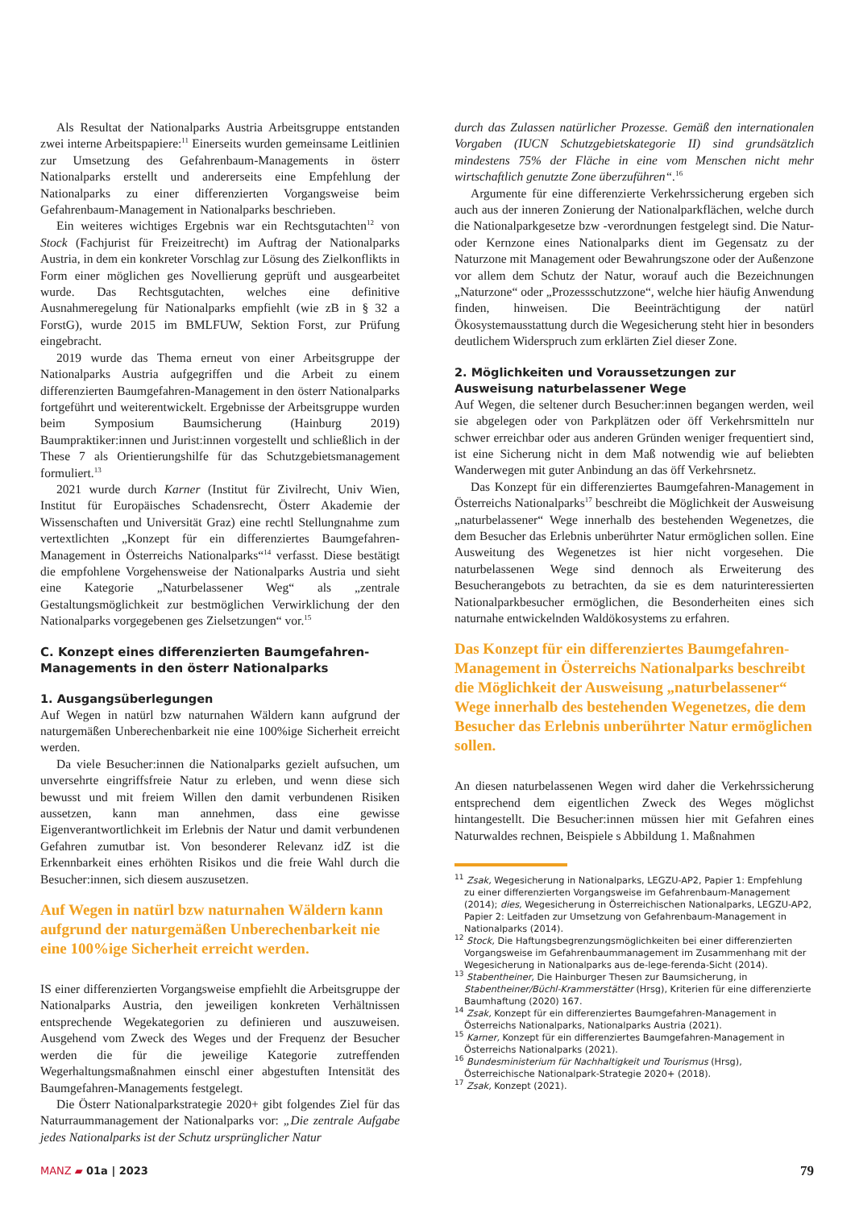Als Resultat der Nationalparks Austria Arbeitsgruppe entstanden zwei interne Arbeitspapiere:<sup>11</sup> Einerseits wurden gemeinsame Leitlinien zur Umsetzung des Gefahrenbaum-Managements in österr Nationalparks erstellt und andererseits eine Empfehlung der Nationalparks zu einer differenzierten Vorgangsweise beim Gefahrenbaum-Management in Nationalparks beschrieben.
Ein weiteres wichtiges Ergebnis war ein Rechtsgutachten<sup>12</sup> von Stock (Fachjurist für Freizeitrecht) im Auftrag der Nationalparks Austria, in dem ein konkreter Vorschlag zur Lösung des Zielkonflikts in Form einer möglichen ges Novellierung geprüft und ausgearbeitet wurde. Das Rechtsgutachten, welches eine definitive Ausnahmeregelung für Nationalparks empfiehlt (wie zB in § 32 a ForstG), wurde 2015 im BMLFUW, Sektion Forst, zur Prüfung eingebracht.
2019 wurde das Thema erneut von einer Arbeitsgruppe der Nationalparks Austria aufgegriffen und die Arbeit zu einem differenzierten Baumgefahren-Management in den österr Nationalparks fortgeführt und weiterentwickelt. Ergebnisse der Arbeitsgruppe wurden beim Symposium Baumsicherung (Hainburg 2019) Baumpraktiker:innen und Jurist:innen vorgestellt und schließlich in der These 7 als Orientierungshilfe für das Schutzgebietsmanagement formuliert.<sup>13</sup>
2021 wurde durch Karner (Institut für Zivilrecht, Univ Wien, Institut für Europäisches Schadensrecht, Österr Akademie der Wissenschaften und Universität Graz) eine rechtl Stellungnahme zum vertextlichten „Konzept für ein differenziertes Baumgefahren-Management in Österreichs Nationalparks“<sup>14</sup> verfasst. Diese bestätigt die empfohlene Vorgehensweise der Nationalparks Austria und sieht eine Kategorie „Naturbelassener Weg“ als „zentrale Gestaltungsmöglichkeit zur bestmöglichen Verwirklichung der den Nationalparks vorgegebenen ges Zielsetzungen“ vor.<sup>15</sup>
C. Konzept eines differenzierten Baumgefahren-Managements in den österr Nationalparks
1. Ausgangsüberlegungen
Auf Wegen in natürl bzw naturnahen Wäldern kann aufgrund der naturgemäßen Unberechenbarkeit nie eine 100%ige Sicherheit erreicht werden.
Da viele Besucher:innen die Nationalparks gezielt aufsuchen, um unversehrte eingriffsfreie Natur zu erleben, und wenn diese sich bewusst und mit freiem Willen den damit verbundenen Risiken aussetzen, kann man annehmen, dass eine gewisse Eigenverantwortlichkeit im Erlebnis der Natur und damit verbundenen Gefahren zumutbar ist. Von besonderer Relevanz idZ ist die Erkennbarkeit eines erhöhten Risikos und die freie Wahl durch die Besucher:innen, sich diesem auszusetzen.
Auf Wegen in natürl bzw naturnahen Wäldern kann aufgrund der naturgemäßen Unberechenbarkeit nie eine 100%ige Sicherheit erreicht werden.
IS einer differenzierten Vorgangsweise empfiehlt die Arbeitsgruppe der Nationalparks Austria, den jeweiligen konkreten Verhältnissen entsprechende Wegekategorien zu definieren und auszuweisen. Ausgehend vom Zweck des Weges und der Frequenz der Besucher werden die für die jeweilige Kategorie zutreffenden Wegerhaltungsmaßnahmen einschl einer abgestuften Intensität des Baumgefahren-Managements festgelegt.
Die Österr Nationalparkstrategie 2020+ gibt folgendes Ziel für das Naturraummanagement der Nationalparks vor: „Die zentrale Aufgabe jedes Nationalparks ist der Schutz ursprünglicher Natur
durch das Zulassen natürlicher Prozesse. Gemäß den internationalen Vorgaben (IUCN Schutzgebietskategorie II) sind grundsätzlich mindestens 75% der Fläche in eine vom Menschen nicht mehr wirtschaftlich genutzte Zone überzuführen“.<sup>16</sup>
Argumente für eine differenzierte Verkehrssicherung ergeben sich auch aus der inneren Zonierung der Nationalparkflächen, welche durch die Nationalparkgesetze bzw -verordnungen festgelegt sind. Die Natur- oder Kernzone eines Nationalparks dient im Gegensatz zu der Naturzone mit Management oder Bewahrungszone oder der Außenzone vor allem dem Schutz der Natur, worauf auch die Bezeichnungen „Naturzone“ oder „Prozessschutzzone“, welche hier häufig Anwendung finden, hinweisen. Die Beeinträchtigung der natürl Ökosystemausstattung durch die Wegesicherung steht hier in besonders deutlichem Widerspruch zum erklärten Ziel dieser Zone.
2. Möglichkeiten und Voraussetzungen zur Ausweisung naturbelassener Wege
Auf Wegen, die seltener durch Besucher:innen begangen werden, weil sie abgelegen oder von Parkplätzen oder öff Verkehrsmitteln nur schwer erreichbar oder aus anderen Gründen weniger frequentiert sind, ist eine Sicherung nicht in dem Maß notwendig wie auf beliebten Wanderwegen mit guter Anbindung an das öff Verkehrsnetz.
Das Konzept für ein differenziertes Baumgefahren-Management in Österreichs Nationalparks<sup>17</sup> beschreibt die Möglichkeit der Ausweisung „naturbelassener“ Wege innerhalb des bestehenden Wegenetzes, die dem Besucher das Erlebnis unberührter Natur ermöglichen sollen. Eine Ausweitung des Wegenetzes ist hier nicht vorgesehen. Die naturbelassenen Wege sind dennoch als Erweiterung des Besucherangebots zu betrachten, da sie es dem naturinteressierten Nationalparkbesucher ermöglichen, die Besonderheiten eines sich naturnahe entwickelnden Waldökosystems zu erfahren.
Das Konzept für ein differenziertes Baumgefahren-Management in Österreichs Nationalparks beschreibt die Möglichkeit der Ausweisung „naturbelassener“ Wege innerhalb des bestehenden Wegenetzes, die dem Besucher das Erlebnis unberührter Natur ermöglichen sollen.
An diesen naturbelassenen Wegen wird daher die Verkehrssicherung entsprechend dem eigentlichen Zweck des Weges möglichst hintangestellt. Die Besucher:innen müssen hier mit Gefahren eines Naturwaldes rechnen, Beispiele s Abbildung 1. Maßnahmen
<sup>11</sup> Zsak, Wegesicherung in Nationalparks, LEGZU-AP2, Papier 1: Empfehlung zu einer differenzierten Vorgangsweise im Gefahrenbaum-Management (2014); dies, Wegesicherung in Österreichischen Nationalparks, LEGZU-AP2, Papier 2: Leitfaden zur Umsetzung von Gefahrenbaum-Management in Nationalparks (2014).
<sup>12</sup> Stock, Die Haftungsbegrenzungsmöglichkeiten bei einer differenzierten Vorgangsweise im Gefahrenbaummanagement im Zusammenhang mit der Wegesicherung in Nationalparks aus de-lege-ferenda-Sicht (2014).
<sup>13</sup> Stabentheiner, Die Hainburger Thesen zur Baumsicherung, in Stabentheiner/Büchl-Krammerstätter (Hrsg), Kriterien für eine differenzierte Baumhaftung (2020) 167.
<sup>14</sup> Zsak, Konzept für ein differenziertes Baumgefahren-Management in Österreichs Nationalparks, Nationalparks Austria (2021).
<sup>15</sup> Karner, Konzept für ein differenziertes Baumgefahren-Management in Österreichs Nationalparks (2021).
<sup>16</sup> Bundesministerium für Nachhaltigkeit und Tourismus (Hrsg), Österreichische Nationalpark-Strategie 2020+ (2018).
<sup>17</sup> Zsak, Konzept (2021).
MANZ ▰ 01a | 2023
79